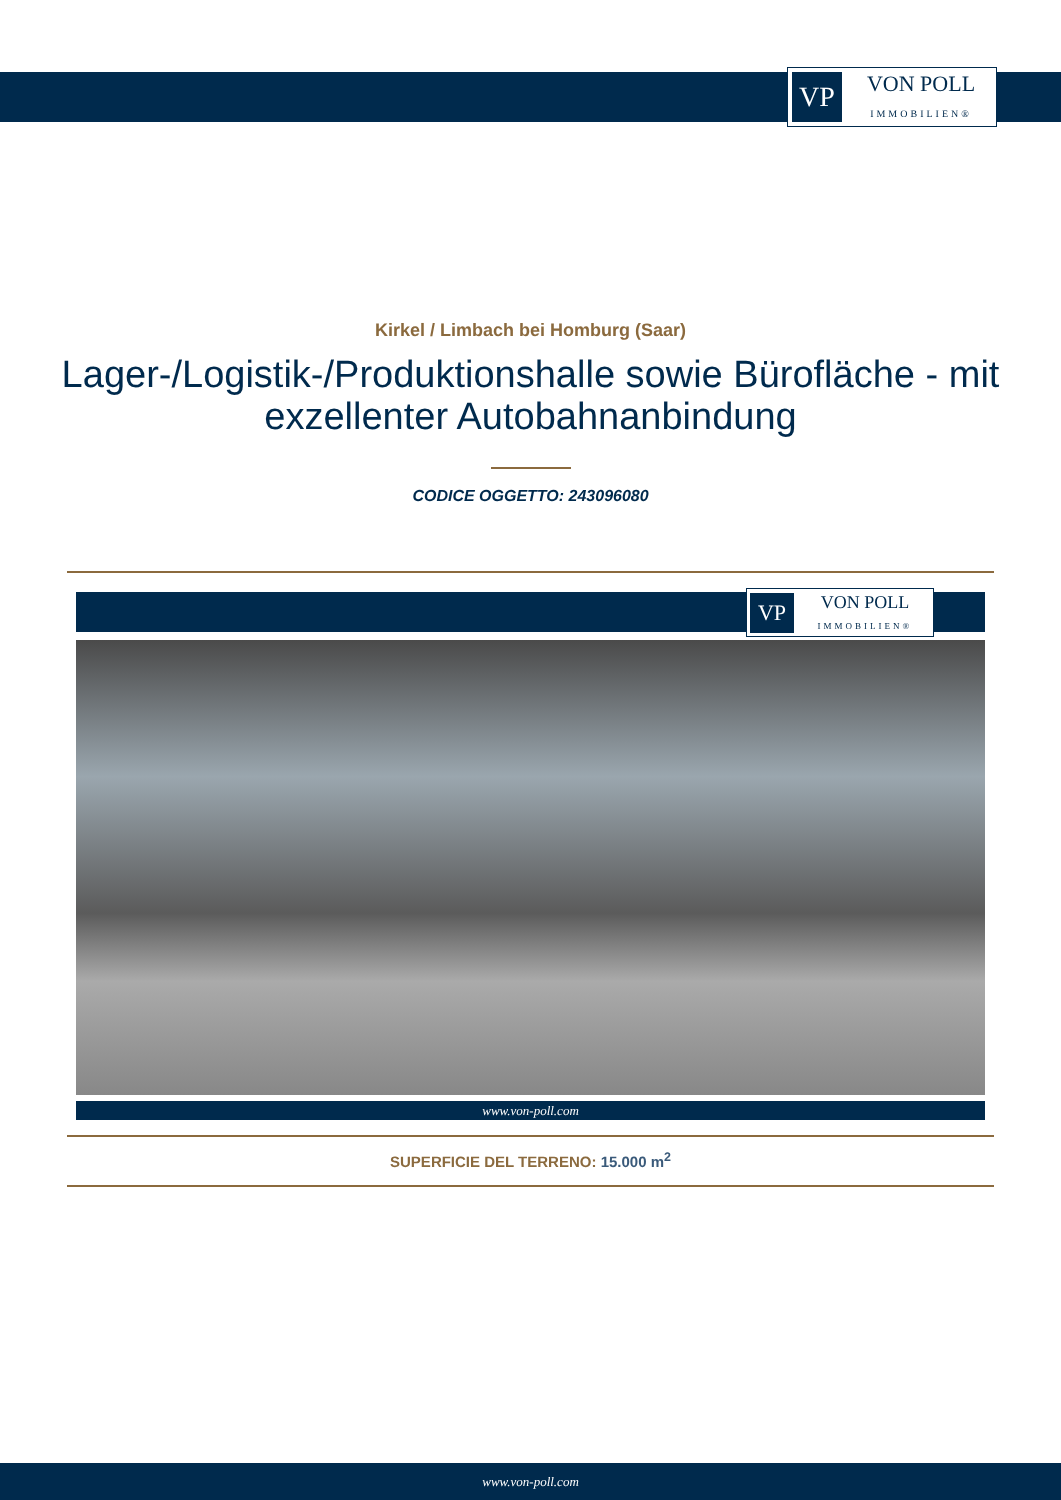VP
VON POLL
IMMOBILIEN®
Kirkel / Limbach bei Homburg (Saar)
Lager-/Logistik-/Produktionshalle sowie Bürofläche - mit exzellenter Autobahnanbindung
CODICE OGGETTO: 243096080
VP
VON POLL
IMMOBILIEN®
www.von-poll.com
SUPERFICIE DEL TERRENO: 15.000 m<sup>2</sup>
www.von-poll.com